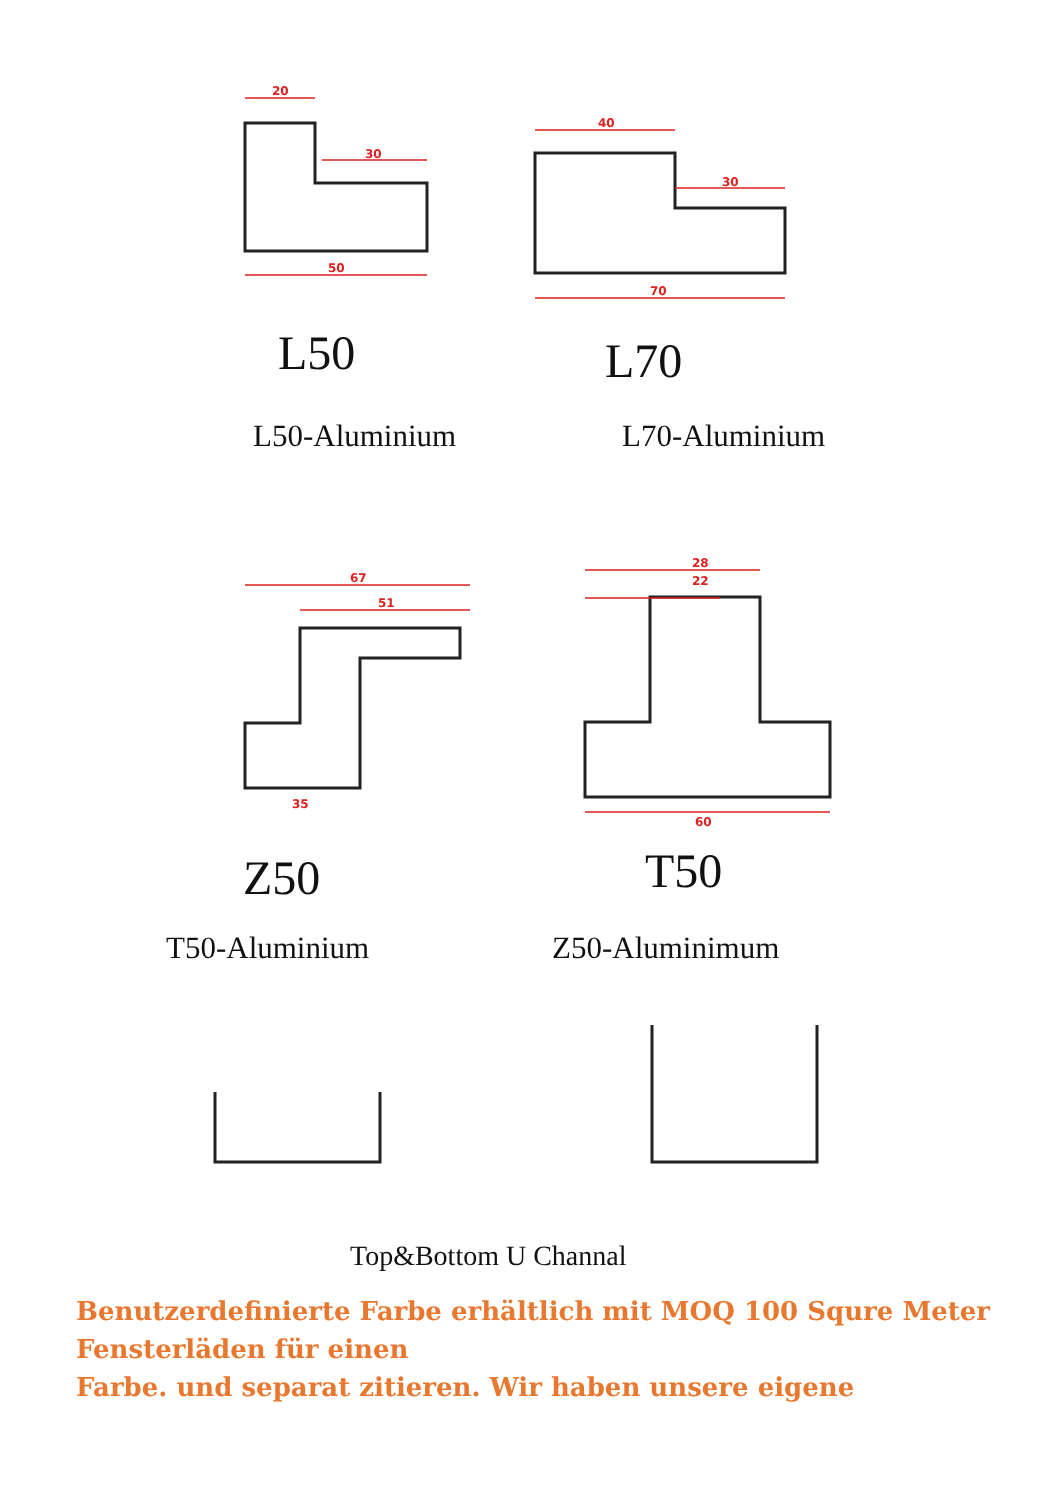20
30
50
40
30
70
67
51
35
28
22
60
L50 L70
L50-Aluminium L70-Aluminium
Z50 T50
T50-Aluminium Z50-Aluminimum
Top&Bottom U Channal
Benutzerdefinierte Farbe erhältlich mit MOQ 100 Squre Meter Fensterläden für einen
Farbe. und separat zitieren. Wir haben unsere eigene